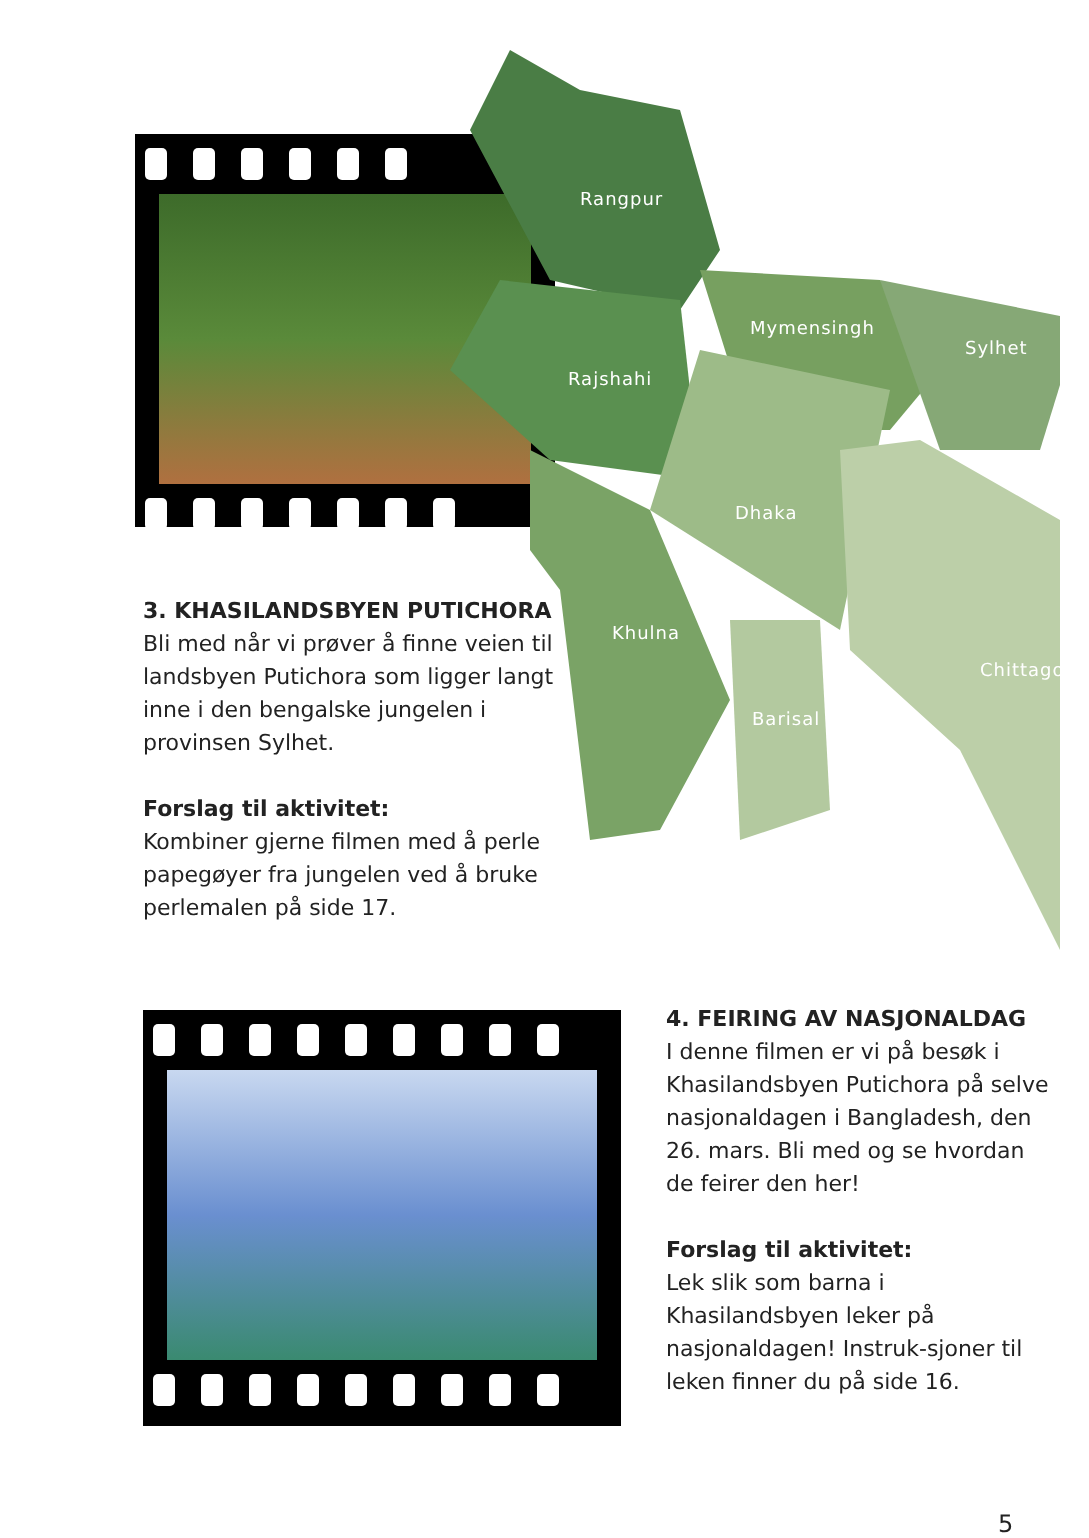Rangpur
Mymensingh
Sylhet
Rajshahi
Dhaka
Khulna
Chittagong
Barisal
3. KHASILANDSBYEN PUTICHORA
Bli med når vi prøver å finne veien til landsbyen Putichora som ligger langt inne i den bengalske jungelen i provinsen Sylhet.
Forslag til aktivitet:
Kombiner gjerne filmen med å perle papegøyer fra jungelen ved å bruke perlemalen på side 17.
4. FEIRING AV NASJONALDAG
I denne filmen er vi på besøk i Khasilandsbyen Putichora på selve nasjonaldagen i Bangladesh, den 26. mars. Bli med og se hvordan de feirer den her!
Forslag til aktivitet:
Lek slik som barna i Khasilandsbyen leker på nasjonaldagen! Instruk-sjoner til leken finner du på side 16.
5